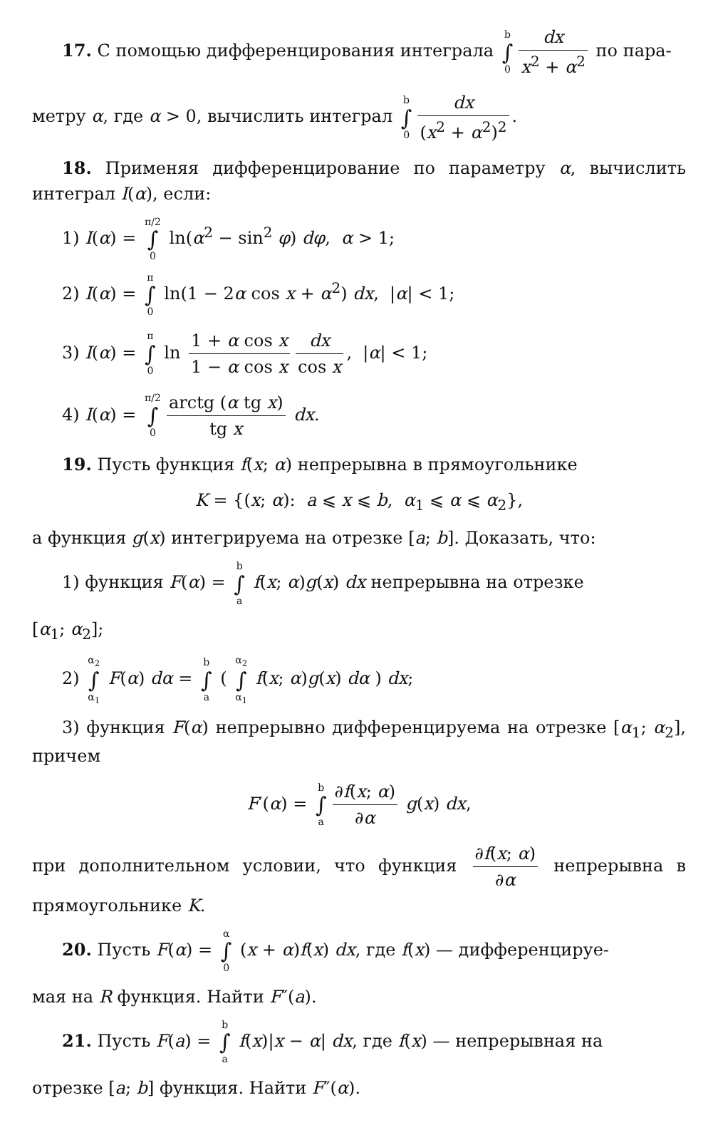17. С помощью дифференцирования интеграла b ∫ 0 dx x<sup>2</sup> + α<sup>2</sup> по пара-
метру α, где α > 0, вычислить интеграл b ∫ 0 dx (x<sup>2</sup> + α<sup>2</sup>)<sup>2</sup>.
18. Применяя дифференцирование по параметру α, вычислить интеграл I(α), если:
1) I(α) = π/2 ∫ 0 ln(α<sup>2</sup> − sin<sup>2</sup> φ) dφ, α > 1;
2) I(α) = π ∫ 0 ln(1 − 2α cos x + α<sup>2</sup>) dx, |α| < 1;
3) I(α) = π ∫ 0 ln 1 + α cos x 1 − α cos x dx cos x, |α| < 1;
4) I(α) = π/2 ∫ 0 arctg (α tg x) tg x dx.
19. Пусть функция f(x; α) непрерывна в прямоугольнике
K = {(x; α): a ⩽ x ⩽ b, α<sub>1</sub> ⩽ α ⩽ α<sub>2</sub>},
а функция g(x) интегрируема на отрезке [a; b]. Доказать, что:
1) функция F(α) = b ∫ a f(x; α)g(x) dx непрерывна на отрезке
[α<sub>1</sub>; α<sub>2</sub>];
2) α<sub>2</sub> ∫ α<sub>1</sub> F(α) dα = b ∫ a ( α<sub>2</sub> ∫ α<sub>1</sub> f(x; α)g(x) dα ) dx;
3) функция F(α) непрерывно дифференцируема на отрезке [α<sub>1</sub>; α<sub>2</sub>], причем
F′(α) = b ∫ a ∂f(x; α) ∂α g(x) dx,
при дополнительном условии, что функция ∂f(x; α) ∂α непрерывна в прямоугольнике K.
20. Пусть F(α) = α ∫ 0 (x + α)f(x) dx, где f(x) — дифференцируе-
мая на R функция. Найти F″(a).
21. Пусть F(a) = b ∫ a f(x)|x − α| dx, где f(x) — непрерывная на
отрезке [a; b] функция. Найти F″(α).